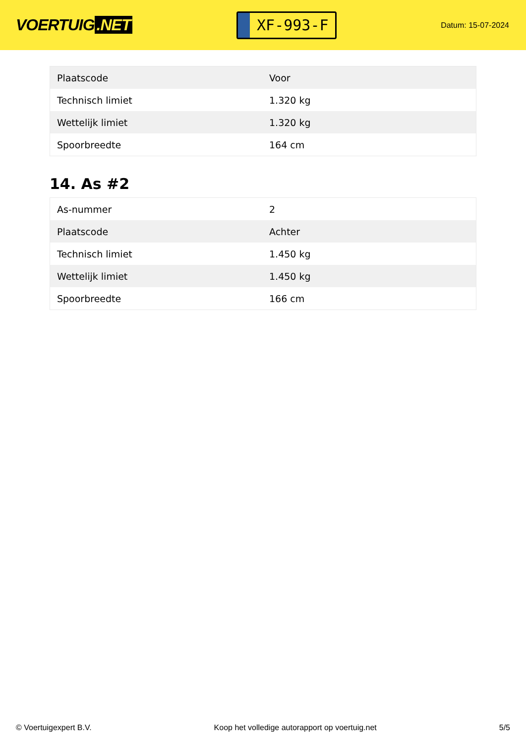VOERTUIG.NET
XF-993-F
Datum: 15-07-2024
| Plaatscode | Voor |
| Technisch limiet | 1.320 kg |
| Wettelijk limiet | 1.320 kg |
| Spoorbreedte | 164 cm |
14. As #2
| As-nummer | 2 |
| Plaatscode | Achter |
| Technisch limiet | 1.450 kg |
| Wettelijk limiet | 1.450 kg |
| Spoorbreedte | 166 cm |
© Voertuigexpert B.V. Koop het volledige autorapport op voertuig.net 5/5